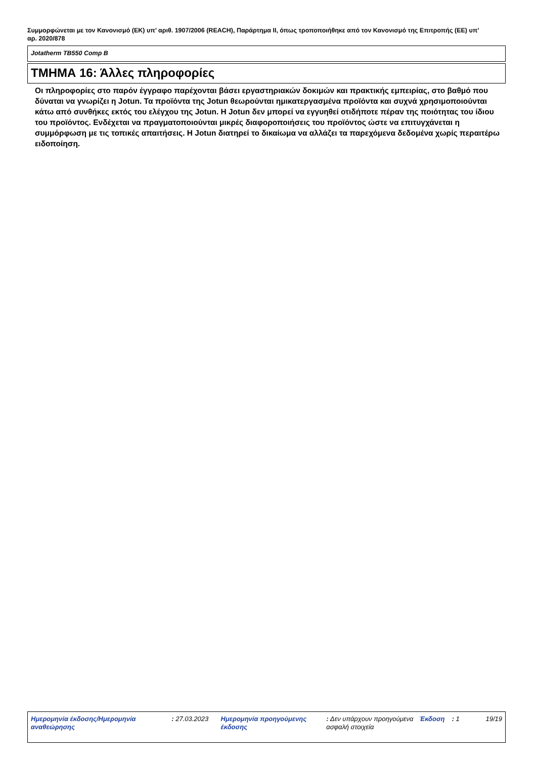Συμμορφώνεται με τον Κανονισμό (ΕΚ) υπ’ αριθ. 1907/2006 (REACH), Παράρτημα II, όπως τροποποιήθηκε από τον Κανονισμό της Επιτροπής (ΕΕ) υπ’ αρ. 2020/878
Jotatherm TB550 Comp B
ΤΜΗΜΑ 16: Άλλες πληροφορίες
Οι πληροφορίες στο παρόν έγγραφο παρέχονται βάσει εργαστηριακών δοκιμών και πρακτικής εμπειρίας, στο βαθμό που δύναται να γνωρίζει η Jotun. Τα προϊόντα της Jotun θεωρούνται ημικατεργασμένα προϊόντα και συχνά χρησιμοποιούνται κάτω από συνθήκες εκτός του ελέγχου της Jotun. Η Jotun δεν μπορεί να εγγυηθεί οτιδήποτε πέραν της ποιότητας του ίδιου του προϊόντος. Ενδέχεται να πραγματοποιούνται μικρές διαφοροποιήσεις του προϊόντος ώστε να επιτυγχάνεται η συμμόρφωση με τις τοπικές απαιτήσεις. Η Jotun διατηρεί το δικαίωμα να αλλάζει τα παρεχόμενα δεδομένα χωρίς περαιτέρω ειδοποίηση.
Ημερομηνία έκδοσης/Ημερομηνία αναθεώρησης
: 27.03.2023 Ημερομηνία προηγούμενης έκδοσης
: Δεν υπάρχουν προηγούμενα ασφαλή στοιχεία
Έκδοση : 1 19/19